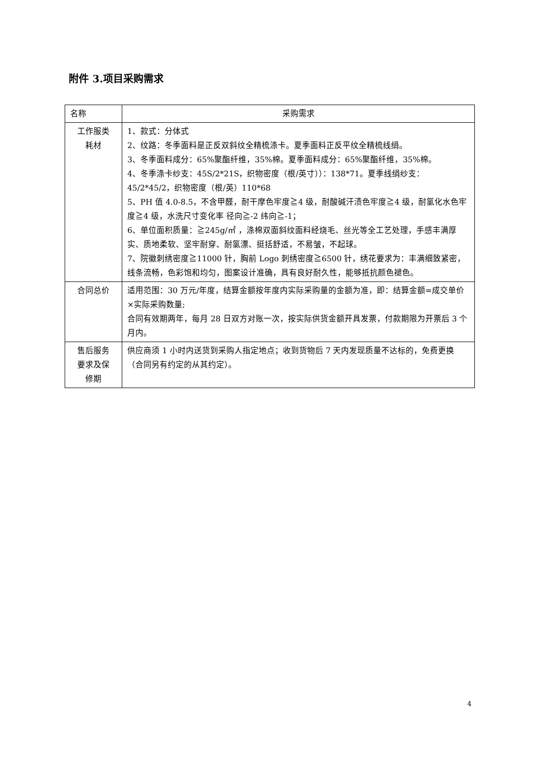附件 3.项目采购需求
| 名称 | 采购需求 |
| 工作服类 耗材 | 1、款式：分体式 2、纹路：冬季面料是正反双斜纹全精梳涤卡。夏季面料正反平纹全精梳线绢。 3、冬季面料成分：65%聚酯纤维，35%棉。夏季面料成分：65%聚酯纤维，35%棉。 4、冬季涤卡纱支：45S/2*21S，织物密度（根/英寸））：138*71。夏季线绢纱支：45/2*45/2，织物密度（根/英）110*68 5、PH 值 4.0-8.5，不含甲醛，耐干摩色牢度≧4 级，耐酸碱汗渍色牢度≧4 级，耐氯化水色牢度≧4 级，水洗尺寸变化率 径向≧-2 纬向≧-1； 6、单位面积质量：≧245g/㎡ ，涤棉双面斜纹面料经烧毛、丝光等全工艺处理，手感丰满厚实、质地柔软、坚牢耐穿、耐氯漂、挺括舒适，不易皱，不起球。 7、院徽刺绣密度≧11000 针，胸前 Logo 刺绣密度≧6500 针，绣花要求为：丰满细致紧密，线条流畅，色彩饱和均匀，图案设计准确，具有良好耐久性，能够抵抗颜色褪色。 |
| 合同总价 | 适用范围：30 万元/年度，结算金额按年度内实际采购量的金额为准，即：结算金额=成交单价×实际采购数量; 合同有效期两年，每月 28 日双方对账一次，按实际供货金额开具发票，付款期限为开票后 3 个月内。 |
| 售后服务 要求及保 修期 | 供应商须 1 小时内送货到采购人指定地点；收到货物后 7 天内发现质量不达标的，免费更换（合同另有约定的从其约定）。 |
4